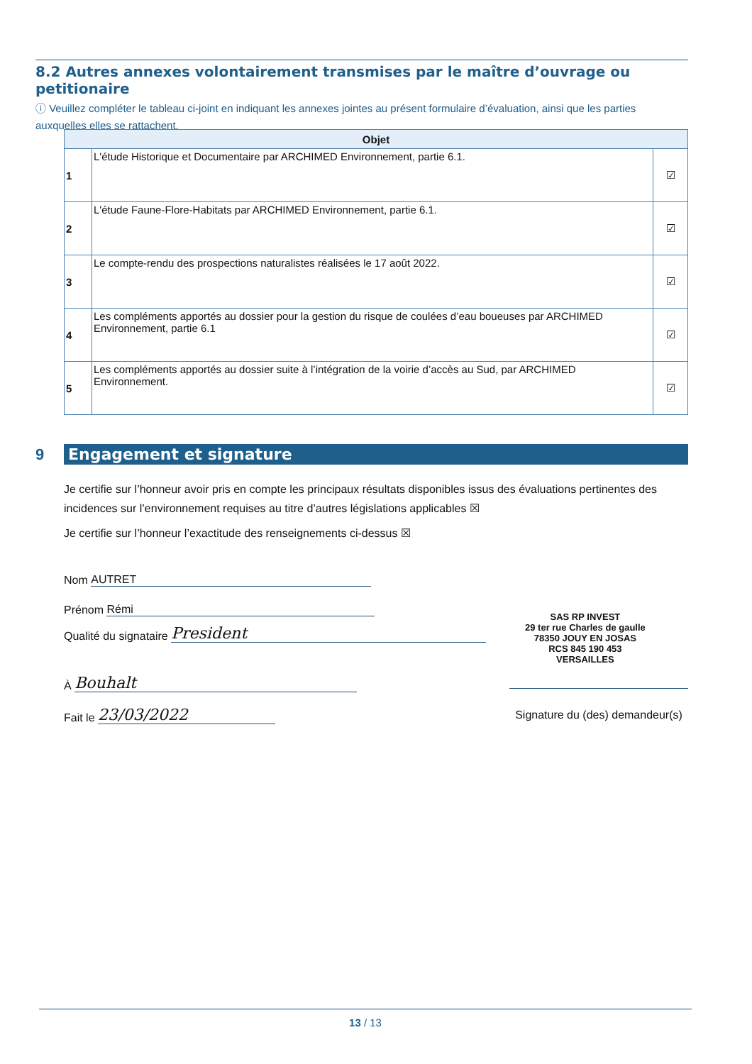8.2 Autres annexes volontairement transmises par le maître d’ouvrage ou petitionaire
ⓘ Veuillez compléter le tableau ci-joint en indiquant les annexes jointes au présent formulaire d’évaluation, ainsi que les parties auxquelles elles se rattachent.
| Objet | | |
| --- | --- | --- |
| 1 | L'étude Historique et Documentaire par ARCHIMED Environnement, partie 6.1. | ☑ |
| 2 | L'étude Faune-Flore-Habitats par ARCHIMED Environnement, partie 6.1. | ☑ |
| 3 | Le compte-rendu des prospections naturalistes réalisées le 17 août 2022. | ☑ |
| 4 | Les compléments apportés au dossier pour la gestion du risque de coulées d’eau boueuses par ARCHIMED Environnement, partie 6.1 | ☑ |
| 5 | Les compléments apportés au dossier suite à l’intégration de la voirie d’accès au Sud, par ARCHIMED Environnement. | ☑ |
9 Engagement et signature
Je certifie sur l’honneur avoir pris en compte les principaux résultats disponibles issus des évaluations pertinentes des incidences sur l’environnement requises au titre d’autres législations applicables ☒
Je certifie sur l’honneur l’exactitude des renseignements ci-dessus ☒
Nom AUTRET
Prénom Rémi
Qualité du signataire President
À Bouhalt
Fait le 23/03/2022
SAS RP INVEST
29 ter rue Charles de gaulle
78350 JOUY EN JOSAS
RCS 845 190 453
VERSAILLES
Signature du (des) demandeur(s)
13 / 13